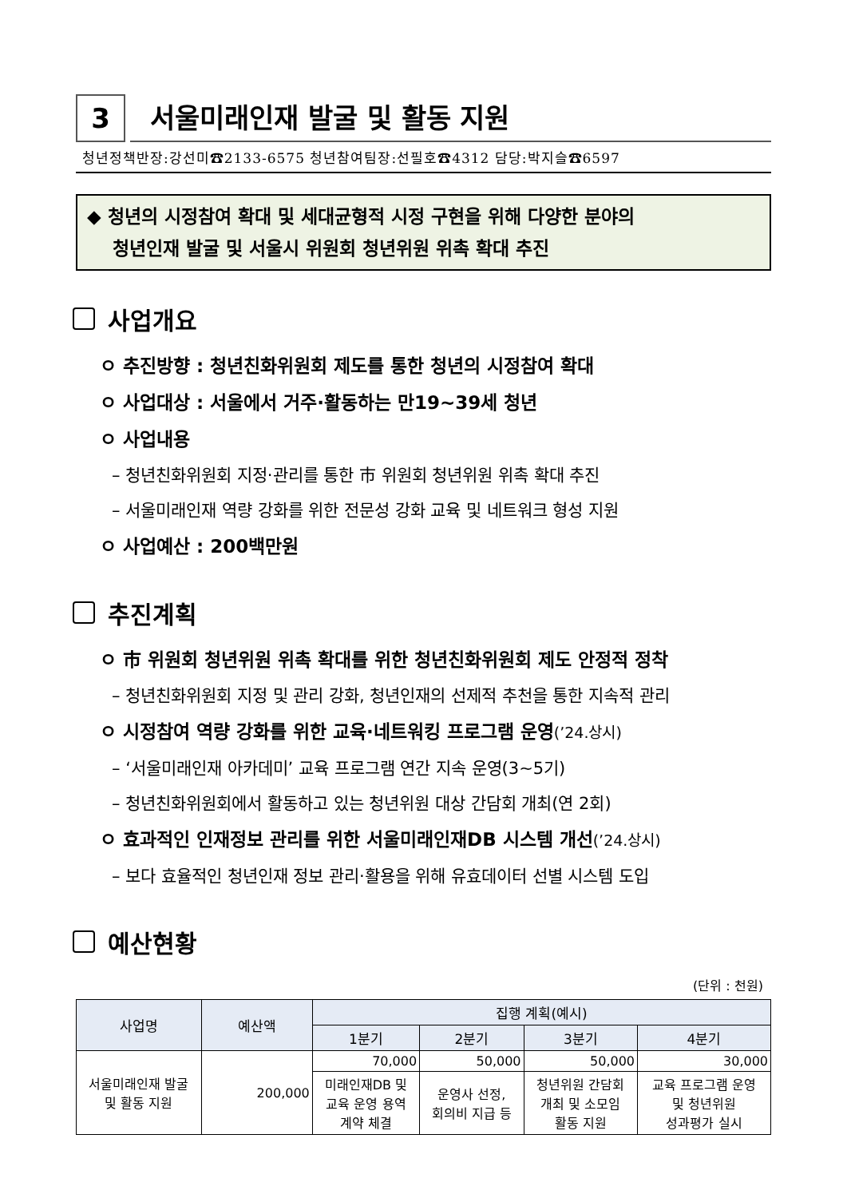3
서울미래인재 발굴 및 활동 지원
청년정책반장:강선미☎2133-6575 청년참여팀장:선필호☎4312 담당:박지슬☎6597
◆ 청년의 시정참여 확대 및 세대균형적 시정 구현을 위해 다양한 분야의
청년인재 발굴 및 서울시 위원회 청년위원 위촉 확대 추진
사업개요
ㅇ 추진방향 : 청년친화위원회 제도를 통한 청년의 시정참여 확대
ㅇ 사업대상 : 서울에서 거주·활동하는 만19~39세 청년
ㅇ 사업내용
– 청년친화위원회 지정·관리를 통한 市 위원회 청년위원 위촉 확대 추진
– 서울미래인재 역량 강화를 위한 전문성 강화 교육 및 네트워크 형성 지원
ㅇ 사업예산 : 200백만원
추진계획
ㅇ 市 위원회 청년위원 위촉 확대를 위한 청년친화위원회 제도 안정적 정착
– 청년친화위원회 지정 및 관리 강화, 청년인재의 선제적 추천을 통한 지속적 관리
ㅇ 시정참여 역량 강화를 위한 교육·네트워킹 프로그램 운영(’24.상시)
– ‘서울미래인재 아카데미’ 교육 프로그램 연간 지속 운영(3~5기)
– 청년친화위원회에서 활동하고 있는 청년위원 대상 간담회 개최(연 2회)
ㅇ 효과적인 인재정보 관리를 위한 서울미래인재DB 시스템 개선(’24.상시)
– 보다 효율적인 청년인재 정보 관리·활용을 위해 유효데이터 선별 시스템 도입
예산현황
(단위 : 천원)
| 사업명 | 예산액 | 집행 계획(예시) | | | |
| --- | --- | --- | --- | --- | --- |
| | | 1분기 | 2분기 | 3분기 | 4분기 |
| 서울미래인재 발굴 및 활동 지원 | 200,000 | 70,000 | 50,000 | 50,000 | 30,000 |
| | | 미래인재DB 및 교육 운영 용역 계약 체결 | 운영사 선정, 회의비 지급 등 | 청년위원 간담회 개최 및 소모임 활동 지원 | 교육 프로그램 운영 및 청년위원 성과평가 실시 |